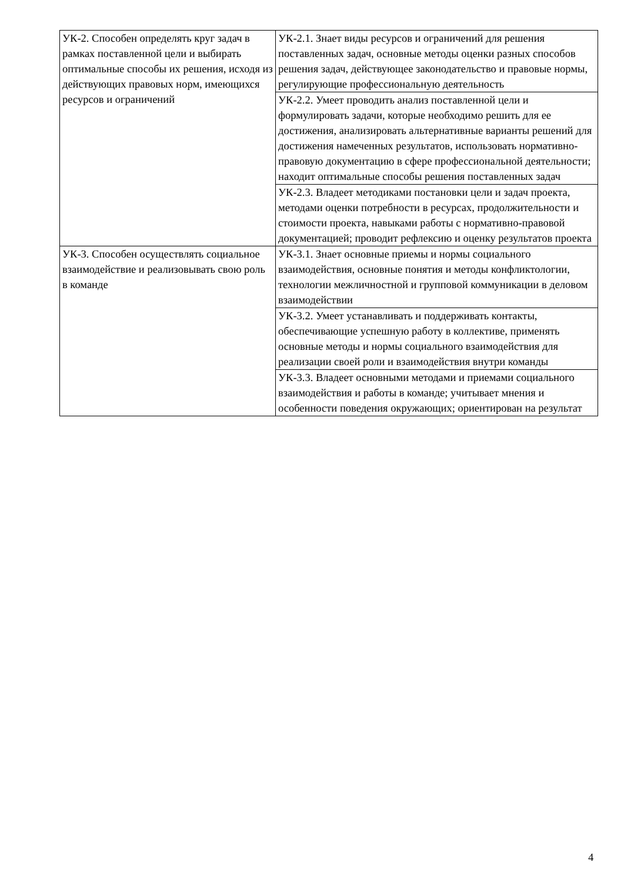| УК-2. Способен определять круг задач в рамках поставленной цели и выбирать оптимальные способы их решения, исходя из действующих правовых норм, имеющихся ресурсов и ограничений | УК-2.1. Знает виды ресурсов и ограничений для решения поставленных задач, основные методы оценки разных способов решения задач, действующее законодательство и правовые нормы, регулирующие профессиональную деятельность |
| | УК-2.2. Умеет проводить анализ поставленной цели и формулировать задачи, которые необходимо решить для ее достижения, анализировать альтернативные варианты решений для достижения намеченных результатов, использовать нормативно-правовую документацию в сфере профессиональной деятельности; находит оптимальные способы решения поставленных задач |
| | УК-2.3. Владеет методиками постановки цели и задач проекта, методами оценки потребности в ресурсах, продолжительности и стоимости проекта, навыками работы с нормативно-правовой документацией; проводит рефлексию и оценку результатов проекта |
| УК-3. Способен осуществлять социальное взаимодействие и реализовывать свою роль в команде | УК-3.1. Знает основные приемы и нормы социального взаимодействия, основные понятия и методы конфликтологии, технологии межличностной и групповой коммуникации в деловом взаимодействии |
| | УК-3.2. Умеет устанавливать и поддерживать контакты, обеспечивающие успешную работу в коллективе, применять основные методы и нормы социального взаимодействия для реализации своей роли и взаимодействия внутри команды |
| | УК-3.3. Владеет основными методами и приемами социального взаимодействия и работы в команде; учитывает мнения и особенности поведения окружающих; ориентирован на результат |
4